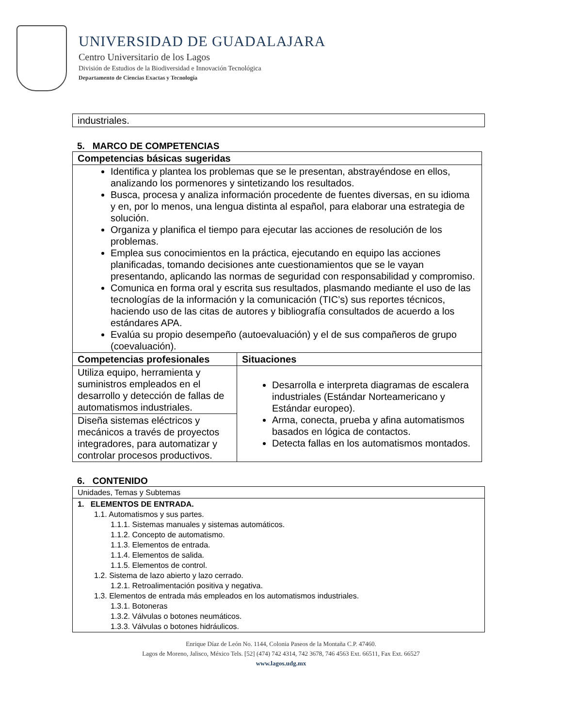UNIVERSIDAD DE GUADALAJARA
Centro Universitario de los Lagos
División de Estudios de la Biodiversidad e Innovación Tecnológica
Departamento de Ciencias Exactas y Tecnología
| industriales. |
5. MARCO DE COMPETENCIAS
| Competencias básicas sugeridas | |
| --- | --- |
| Identifica y plantea los problemas que se le presentan, abstrayéndose en ellos, analizando los pormenores y sintetizando los resultados. Busca, procesa y analiza información procedente de fuentes diversas, en su idioma y en, por lo menos, una lengua distinta al español, para elaborar una estrategia de solución. Organiza y planifica el tiempo para ejecutar las acciones de resolución de los problemas. Emplea sus conocimientos en la práctica, ejecutando en equipo las acciones planificadas, tomando decisiones ante cuestionamientos que se le vayan presentando, aplicando las normas de seguridad con responsabilidad y compromiso. Comunica en forma oral y escrita sus resultados, plasmando mediante el uso de las tecnologías de la información y la comunicación (TIC’s) sus reportes técnicos, haciendo uso de las citas de autores y bibliografía consultados de acuerdo a los estándares APA. Evalúa su propio desempeño (autoevaluación) y el de sus compañeros de grupo (coevaluación). | |
| Competencias profesionales | Situaciones |
| Utiliza equipo, herramienta y suministros empleados en el desarrollo y detección de fallas de automatismos industriales. | Desarrolla e interpreta diagramas de escalera industriales (Estándar Norteamericano y Estándar europeo). Arma, conecta, prueba y afina automatismos basados en lógica de contactos. Detecta fallas en los automatismos montados. |
| Diseña sistemas eléctricos y mecánicos a través de proyectos integradores, para automatizar y controlar procesos productivos. | |
6. CONTENIDO
| Unidades, Temas y Subtemas |
| 1. ELEMENTOS DE ENTRADA. 1.1. Automatismos y sus partes. 1.1.1. Sistemas manuales y sistemas automáticos. 1.1.2. Concepto de automatismo. 1.1.3. Elementos de entrada. 1.1.4. Elementos de salida. 1.1.5. Elementos de control. 1.2. Sistema de lazo abierto y lazo cerrado. 1.2.1. Retroalimentación positiva y negativa. 1.3. Elementos de entrada más empleados en los automatismos industriales. 1.3.1. Botoneras 1.3.2. Válvulas o botones neumáticos. 1.3.3. Válvulas o botones hidráulicos. |
Enrique Díaz de León No. 1144, Colonia Paseos de la Montaña C.P. 47460.
Lagos de Moreno, Jalisco, México Tels. [52] (474) 742 4314, 742 3678, 746 4563 Ext. 66511, Fax Ext. 66527
www.lagos.udg.mx